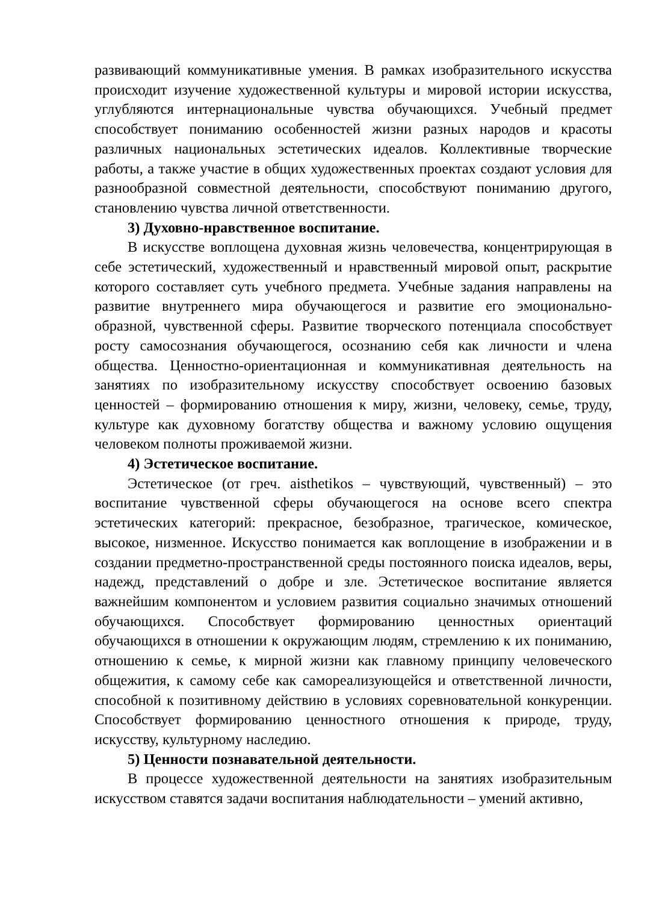развивающий коммуникативные умения. В рамках изобразительного искусства происходит изучение художественной культуры и мировой истории искусства, углубляются интернациональные чувства обучающихся. Учебный предмет способствует пониманию особенностей жизни разных народов и красоты различных национальных эстетических идеалов. Коллективные творческие работы, а также участие в общих художественных проектах создают условия для разнообразной совместной деятельности, способствуют пониманию другого, становлению чувства личной ответственности.
3) Духовно-нравственное воспитание.
В искусстве воплощена духовная жизнь человечества, концентрирующая в себе эстетический, художественный и нравственный мировой опыт, раскрытие которого составляет суть учебного предмета. Учебные задания направлены на развитие внутреннего мира обучающегося и развитие его эмоционально-образной, чувственной сферы. Развитие творческого потенциала способствует росту самосознания обучающегося, осознанию себя как личности и члена общества. Ценностно-ориентационная и коммуникативная деятельность на занятиях по изобразительному искусству способствует освоению базовых ценностей – формированию отношения к миру, жизни, человеку, семье, труду, культуре как духовному богатству общества и важному условию ощущения человеком полноты проживаемой жизни.
4) Эстетическое воспитание.
Эстетическое (от греч. aisthetikos – чувствующий, чувственный) – это воспитание чувственной сферы обучающегося на основе всего спектра эстетических категорий: прекрасное, безобразное, трагическое, комическое, высокое, низменное. Искусство понимается как воплощение в изображении и в создании предметно-пространственной среды постоянного поиска идеалов, веры, надежд, представлений о добре и зле. Эстетическое воспитание является важнейшим компонентом и условием развития социально значимых отношений обучающихся. Способствует формированию ценностных ориентаций обучающихся в отношении к окружающим людям, стремлению к их пониманию, отношению к семье, к мирной жизни как главному принципу человеческого общежития, к самому себе как самореализующейся и ответственной личности, способной к позитивному действию в условиях соревновательной конкуренции. Способствует формированию ценностного отношения к природе, труду, искусству, культурному наследию.
5) Ценности познавательной деятельности.
В процессе художественной деятельности на занятиях изобразительным искусством ставятся задачи воспитания наблюдательности – умений активно,